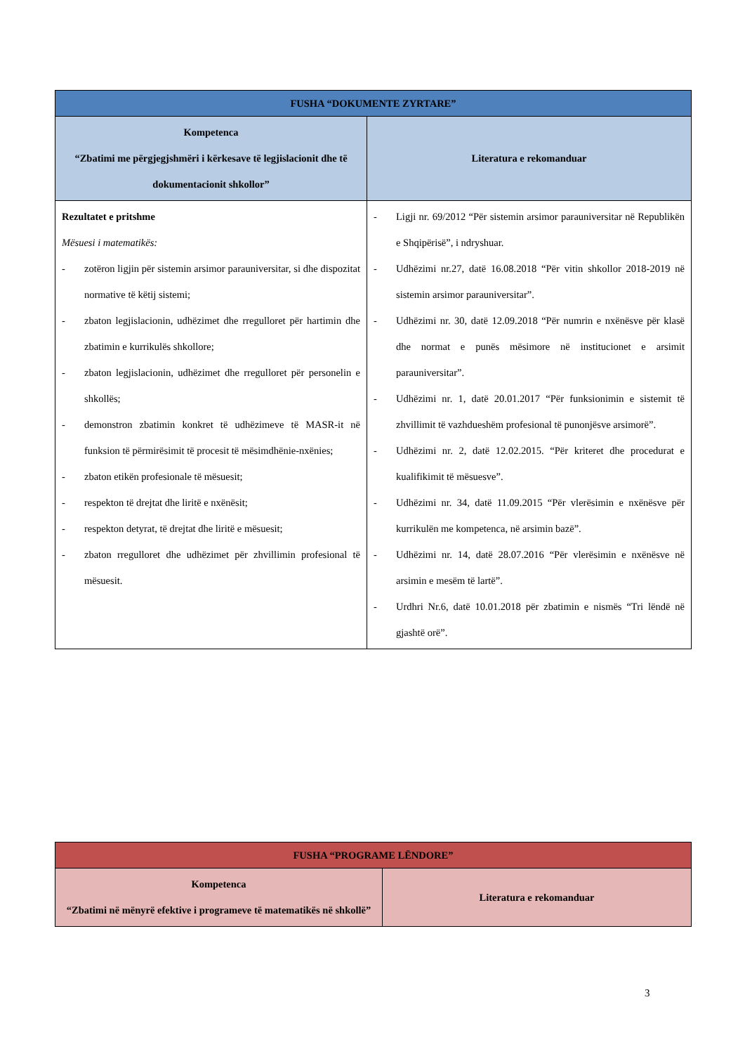| FUSHA “DOKUMENTE ZYRTARE” | |
| --- | --- |
| Kompetenca “Zbatimi me përgjegjshmëri i kërkesave të legjislacionit dhe të dokumentacionit shkollor” | Literatura e rekomanduar |
| Rezultatet e pritshme Mësuesi i matematikës: - zotëron ligjin për sistemin arsimor parauniversitar, si dhe dispozitat normative të këtij sistemi; - zbaton legjislacionin, udhëzimet dhe rregulloret për hartimin dhe zbatimin e kurrikulës shkollore; - zbaton legjislacionin, udhëzimet dhe rregulloret për personelin e shkollës; - demonstron zbatimin konkret të udhëzimeve të MASR-it në funksion të përmirësimit të procesit të mësimdhënie-nxënies; - zbaton etikën profesionale të mësuesit; - respekton të drejtat dhe liritë e nxënësit; - respekton detyrat, të drejtat dhe liritë e mësuesit; - zbaton rregulloret dhe udhëzimet për zhvillimin profesional të mësuesit. | - Ligji nr. 69/2012 “Për sistemin arsimor parauniversitar në Republikën e Shqipërisë”, i ndryshuar. - Udhëzimi nr.27, datë 16.08.2018 “Për vitin shkollor 2018-2019 në sistemin arsimor parauniversitar”. - Udhëzimi nr. 30, datë 12.09.2018 “Për numrin e nxënësve për klasë dhe normat e punës mësimore në institucionet e arsimit parauniversitar”. - Udhëzimi nr. 1, datë 20.01.2017 “Për funksionimin e sistemit të zhvillimit të vazhdueshëm profesional të punonjësve arsimorë”. - Udhëzimi nr. 2, datë 12.02.2015. “Për kriteret dhe procedurat e kualifikimit të mësuesve”. - Udhëzimi nr. 34, datë 11.09.2015 “Për vlerësimin e nxënësve për kurrikulën me kompetenca, në arsimin bazë”. - Udhëzimi nr. 14, datë 28.07.2016 “Për vlerësimin e nxënësve në arsimin e mesëm të lartë”. - Urdhri Nr.6, datë 10.01.2018 për zbatimin e nismës “Tri lëndë në gjashtë orë”. |
| FUSHA “PROGRAME LËNDORE” | |
| --- | --- |
| Kompetenca “Zbatimi në mënyrë efektive i programeve të matematikës në shkollë” | Literatura e rekomanduar |
3